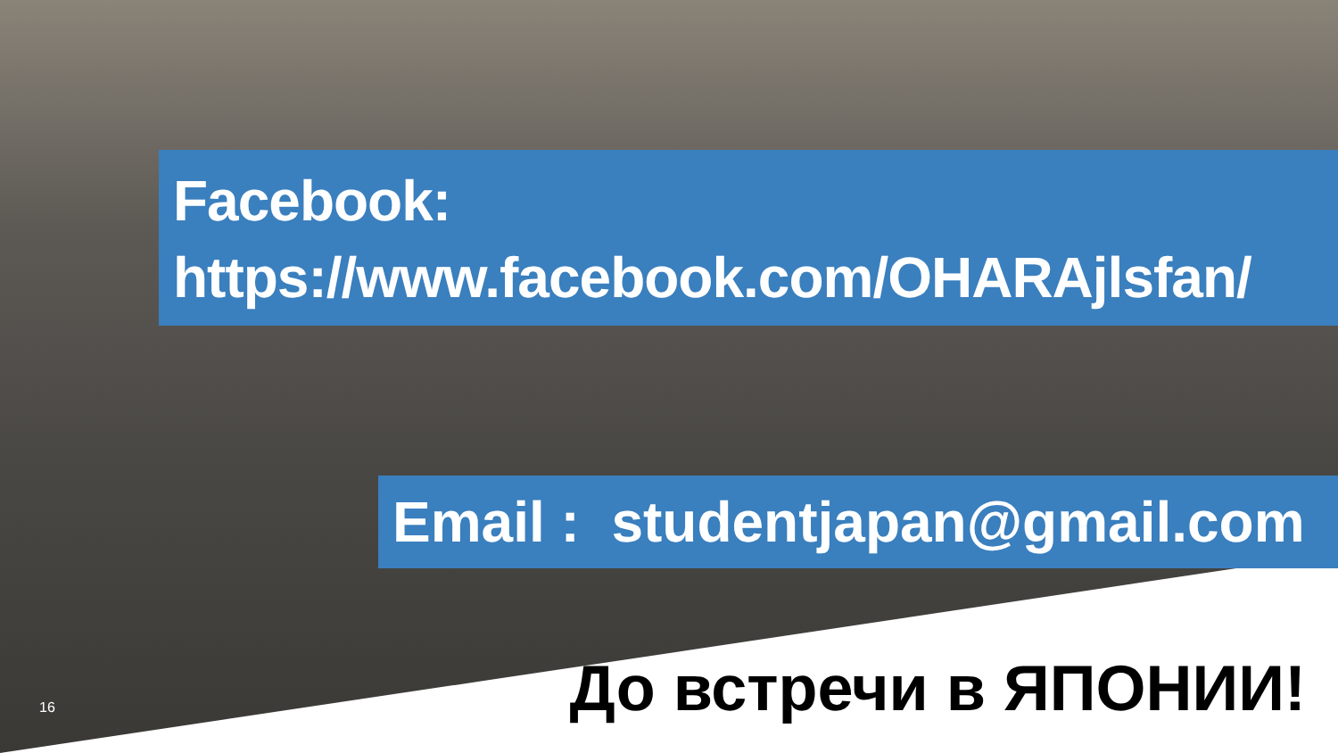Facebook:
https://www.facebook.com/OHARAjlsfan/
Email : studentjapan@gmail.com
До встречи в ЯПОНИИ! 16